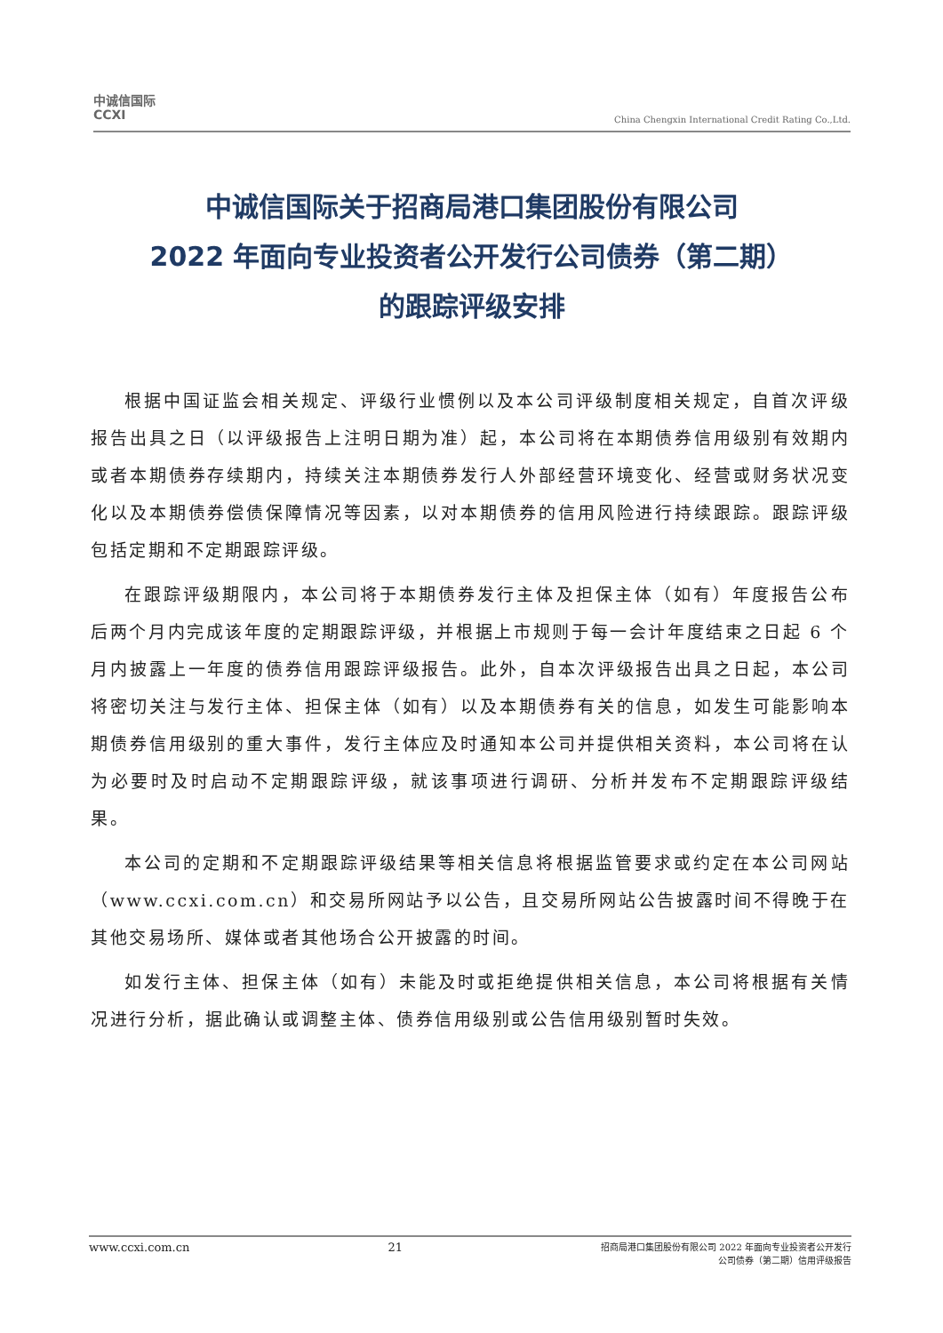中诚信国际
CCXI
China Chengxin International Credit Rating Co.,Ltd.
中诚信国际关于招商局港口集团股份有限公司
2022 年面向专业投资者公开发行公司债券（第二期）
的跟踪评级安排
根据中国证监会相关规定、评级行业惯例以及本公司评级制度相关规定，自首次评级报告出具之日（以评级报告上注明日期为准）起，本公司将在本期债券信用级别有效期内或者本期债券存续期内，持续关注本期债券发行人外部经营环境变化、经营或财务状况变化以及本期债券偿债保障情况等因素，以对本期债券的信用风险进行持续跟踪。跟踪评级包括定期和不定期跟踪评级。
在跟踪评级期限内，本公司将于本期债券发行主体及担保主体（如有）年度报告公布后两个月内完成该年度的定期跟踪评级，并根据上市规则于每一会计年度结束之日起 6 个月内披露上一年度的债券信用跟踪评级报告。此外，自本次评级报告出具之日起，本公司将密切关注与发行主体、担保主体（如有）以及本期债券有关的信息，如发生可能影响本期债券信用级别的重大事件，发行主体应及时通知本公司并提供相关资料，本公司将在认为必要时及时启动不定期跟踪评级，就该事项进行调研、分析并发布不定期跟踪评级结果。
本公司的定期和不定期跟踪评级结果等相关信息将根据监管要求或约定在本公司网站（www.ccxi.com.cn）和交易所网站予以公告，且交易所网站公告披露时间不得晚于在其他交易场所、媒体或者其他场合公开披露的时间。
如发行主体、担保主体（如有）未能及时或拒绝提供相关信息，本公司将根据有关情况进行分析，据此确认或调整主体、债券信用级别或公告信用级别暂时失效。
www.ccxi.com.cn 21 招商局港口集团股份有限公司 2022 年面向专业投资者公开发行
公司债券（第二期）信用评级报告